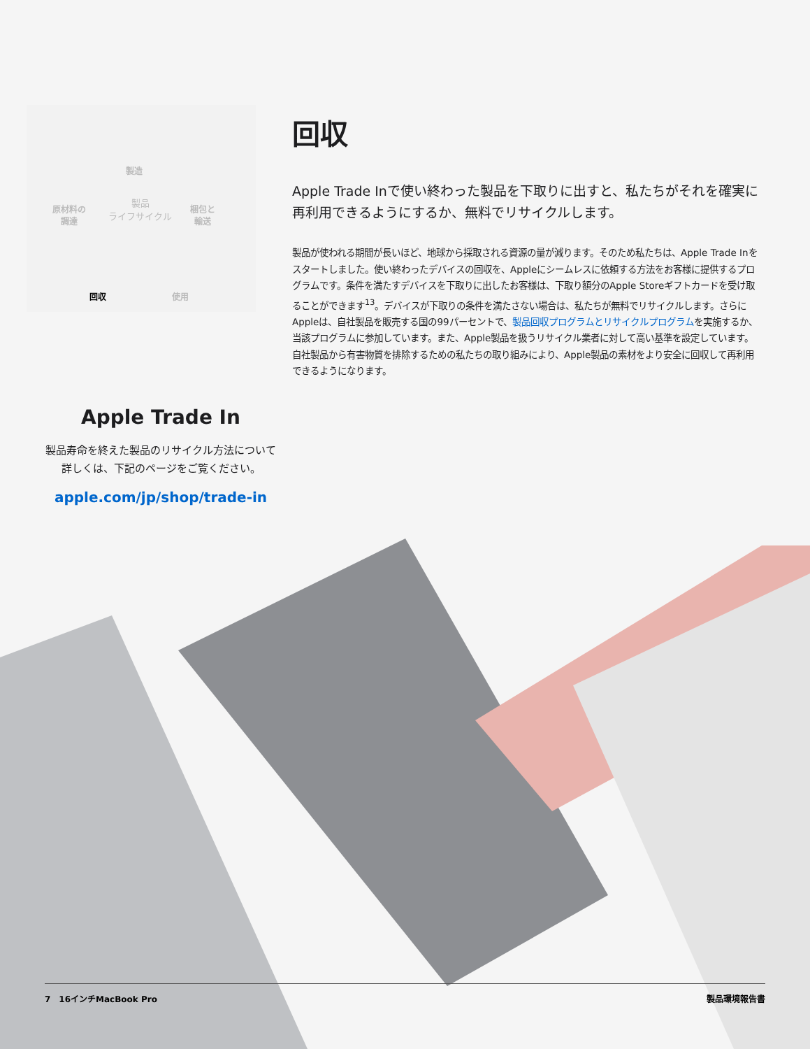製造
原材料の
調達
製品
ライフサイクル
梱包と
輸送
回収 使用
回収
Apple Trade Inで使い終わった製品を下取りに出すと、私たちがそれを確実に再利用できるようにするか、無料でリサイクルします。
製品が使われる期間が長いほど、地球から採取される資源の量が減ります。そのため私たちは、Apple Trade Inをスタートしました。使い終わったデバイスの回収を、Appleにシームレスに依頼する方法をお客様に提供するプログラムです。条件を満たすデバイスを下取りに出したお客様は、下取り額分のApple Storeギフトカードを受け取ることができます<sup>13</sup>。デバイスが下取りの条件を満たさない場合は、私たちが無料でリサイクルします。さらにAppleは、自社製品を販売する国の99パーセントで、製品回収プログラムとリサイクルプログラムを実施するか、当該プログラムに参加しています。また、Apple製品を扱うリサイクル業者に対して高い基準を設定しています。自社製品から有害物質を排除するための私たちの取り組みにより、Apple製品の素材をより安全に回収して再利用できるようになります。
Apple Trade In
製品寿命を終えた製品のリサイクル方法について詳しくは、下記のページをご覧ください。
apple.com/jp/shop/trade-in
7　16インチMacBook Pro 製品環境報告書